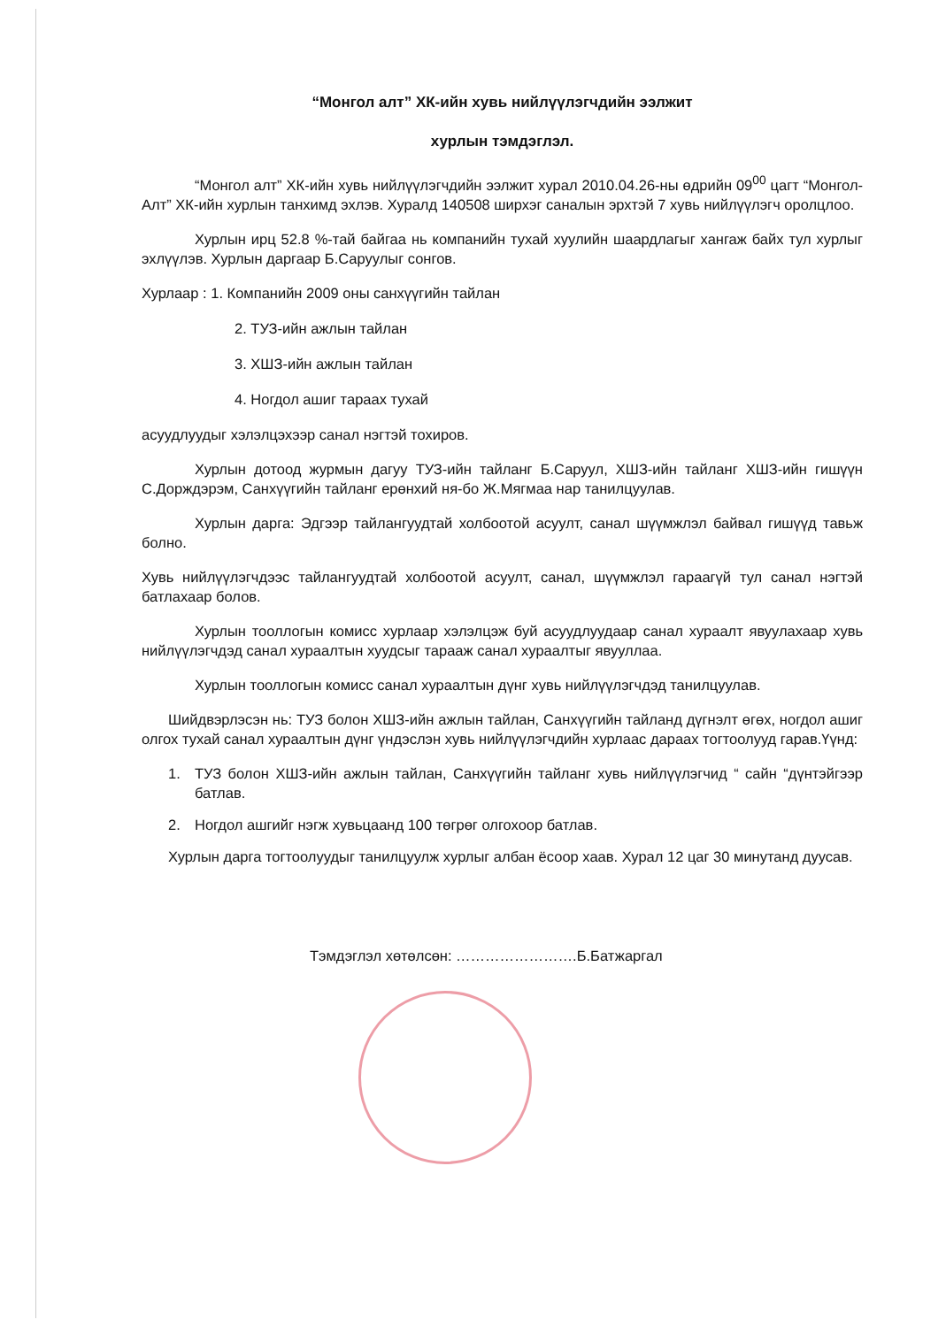“Монгол алт” ХК-ийн хувь нийлүүлэгчдийн ээлжит
хурлын тэмдэглэл.
“Монгол алт” ХК-ийн хувь нийлүүлэгчдийн ээлжит хурал 2010.04.26-ны өдрийн 09<sup>00</sup> цагт “Монгол-Алт” ХК-ийн хурлын танхимд эхлэв. Хуралд 140508 ширхэг саналын эрхтэй 7 хувь нийлүүлэгч оролцлоо.
Хурлын ирц 52.8 %-тай байгаа нь компанийн тухай хуулийн шаардлагыг хангаж байх тул хурлыг эхлүүлэв. Хурлын даргаар Б.Саруулыг сонгов.
Хурлаар : 1. Компанийн 2009 оны санхүүгийн тайлан
2. ТУЗ-ийн ажлын тайлан
3. ХШЗ-ийн ажлын тайлан
4. Ногдол ашиг тараах тухай
асуудлуудыг хэлэлцэхээр санал нэгтэй тохиров.
Хурлын дотоод журмын дагуу ТУЗ-ийн тайланг Б.Саруул, ХШЗ-ийн тайланг ХШЗ-ийн гишүүн С.Дорждэрэм, Санхүүгийн тайланг ерөнхий ня-бо Ж.Мягмаа нар танилцуулав.
Хурлын дарга: Эдгээр тайлангуудтай холбоотой асуулт, санал шүүмжлэл байвал гишүүд тавьж болно.
Хувь нийлүүлэгчдээс тайлангуудтай холбоотой асуулт, санал, шүүмжлэл гараагүй тул санал нэгтэй батлахаар болов.
Хурлын тооллогын комисс хурлаар хэлэлцэж буй асуудлуудаар санал хураалт явуулахаар хувь нийлүүлэгчдэд санал хураалтын хуудсыг тарааж санал хураалтыг явууллаа.
Хурлын тооллогын комисс санал хураалтын дүнг хувь нийлүүлэгчдэд танилцуулав.
Шийдвэрлэсэн нь: ТУЗ болон ХШЗ-ийн ажлын тайлан, Санхүүгийн тайланд дүгнэлт өгөх, ногдол ашиг олгох тухай санал хураалтын дүнг үндэслэн хувь нийлүүлэгчдийн хурлаас дараах тогтоолууд гарав.Үүнд:
1. ТУЗ болон ХШЗ-ийн ажлын тайлан, Санхүүгийн тайланг хувь нийлүүлэгчид “ сайн “дүнтэйгээр батлав.
2. Ногдол ашгийг нэгж хувьцаанд 100 төгрөг олгохоор батлав.
Хурлын дарга тогтоолуудыг танилцуулж хурлыг албан ёсоор хаав. Хурал 12 цаг 30 минутанд дуусав.
Тэмдэглэл хөтөлсөн: …………………….Б.Батжаргал